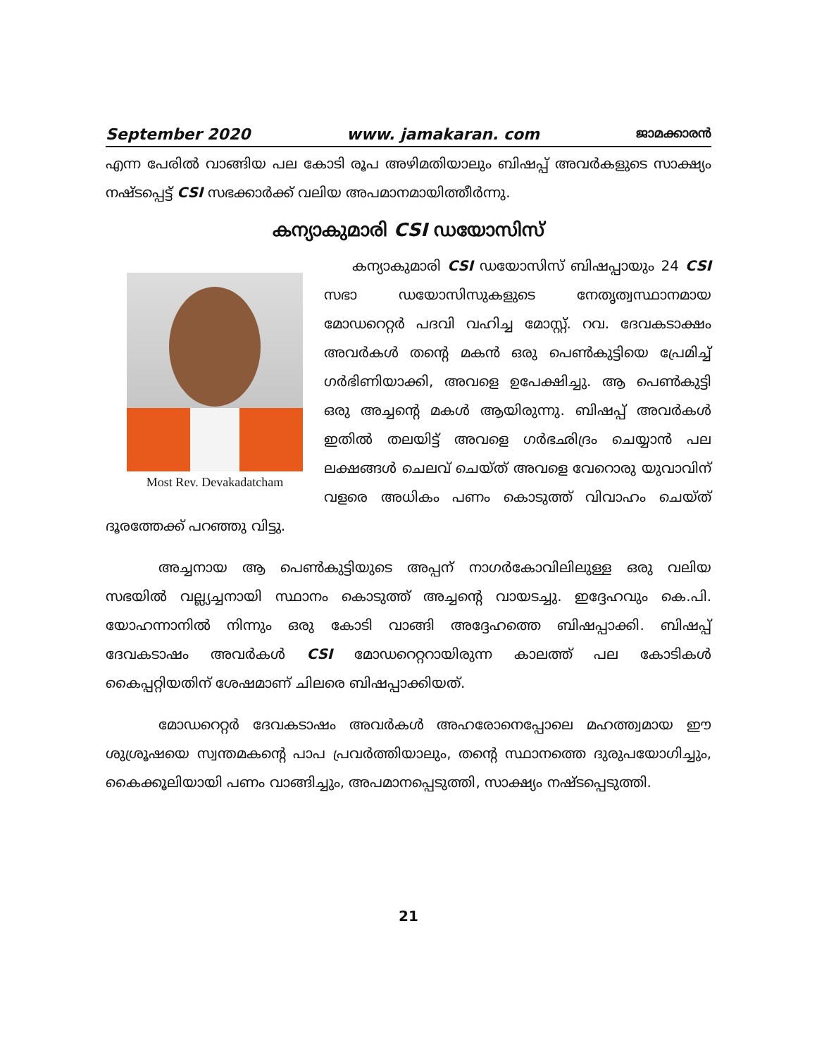September 2020 www. jamakaran. com ജാമക്കാരൻ
എന്ന പേരിൽ വാങ്ങിയ പല കോടി രൂപ അഴിമതിയാലും ബിഷപ്പ് അവർകളുടെ സാക്ഷ്യം നഷ്ടപ്പെട്ട് CSI സഭക്കാർക്ക് വലിയ അപമാനമായിത്തീർന്നു.
കന്യാകുമാരി CSI ഡയോസിസ്
Most Rev. Devakadatcham
കന്യാകുമാരി CSI ഡയോസിസ് ബിഷപ്പായും 24 CSI സഭാ ഡയോസിസുകളുടെ നേതൃത്വസ്ഥാനമായ മോഡറെറ്റർ പദവി വഹിച്ച മോസ്റ്റ്. റവ. ദേവകടാക്ഷം അവർകൾ തന്റെ മകൻ ഒരു പെൺകുട്ടിയെ പ്രേമിച്ച് ഗർഭിണിയാക്കി, അവളെ ഉപേക്ഷിച്ചു. ആ പെൺകുട്ടി ഒരു അച്ചന്റെ മകൾ ആയിരുന്നു. ബിഷപ്പ് അവർകൾ ഇതിൽ തലയിട്ട് അവളെ ഗർഭഛിദ്രം ചെയ്യാൻ പല ലക്ഷങ്ങൾ ചെലവ് ചെയ്ത് അവളെ വേറൊരു യുവാവിന് വളരെ അധികം പണം കൊടുത്ത് വിവാഹം ചെയ്ത് ദൂരത്തേക്ക് പറഞ്ഞു വിട്ടു.
അച്ചനായ ആ പെൺകുട്ടിയുടെ അപ്പന് നാഗർകോവിലിലുള്ള ഒരു വലിയ സഭയിൽ വല്ല്യച്ചനായി സ്ഥാനം കൊടുത്ത് അച്ചന്റെ വായടച്ചു. ഇദ്ദേഹവും കെ.പി. യോഹന്നാനിൽ നിന്നും ഒരു കോടി വാങ്ങി അദ്ദേഹത്തെ ബിഷപ്പാക്കി. ബിഷപ്പ് ദേവകടാഷം അവർകൾ CSI മോഡറെറ്ററായിരുന്ന കാലത്ത് പല കോടികൾ കൈപ്പറ്റിയതിന് ശേഷമാണ് ചിലരെ ബിഷപ്പാക്കിയത്.
മോഡറെറ്റർ ദേവകടാഷം അവർകൾ അഹരോനെപ്പോലെ മഹത്ത്വമായ ഈ ശുശ്രൂഷയെ സ്വന്തമകന്റെ പാപ പ്രവർത്തിയാലും, തന്റെ സ്ഥാനത്തെ ദുരുപയോഗിച്ചും, കൈക്കൂലിയായി പണം വാങ്ങിച്ചും, അപമാനപ്പെടുത്തി, സാക്ഷ്യം നഷ്ടപ്പെടുത്തി.
21